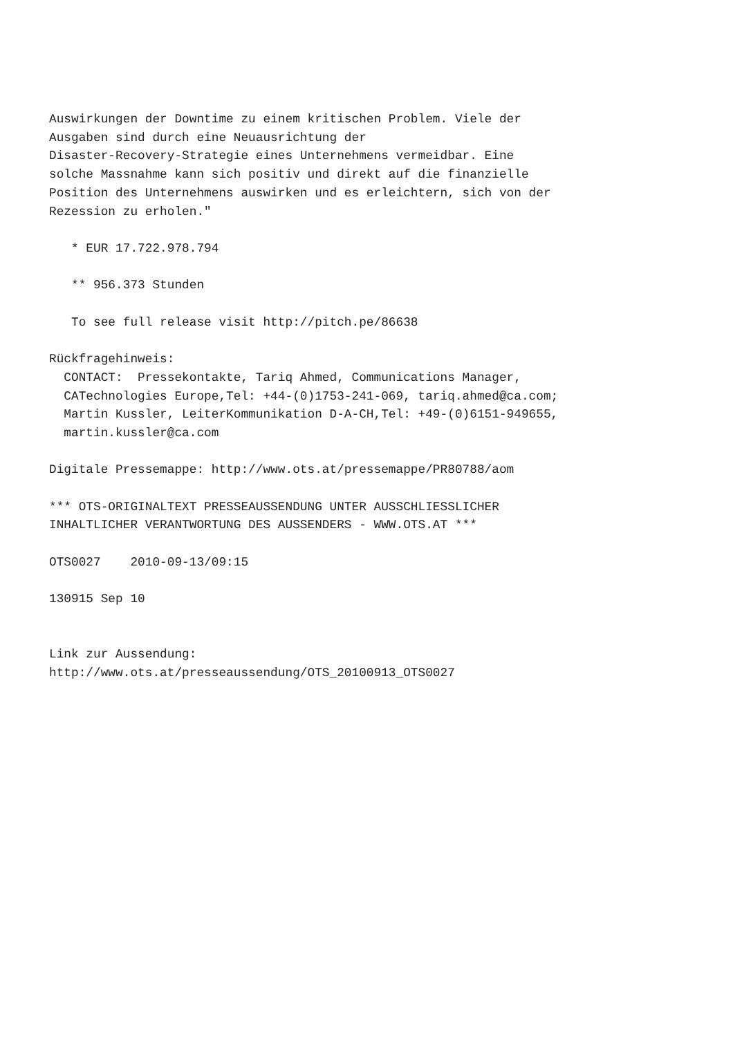Auswirkungen der Downtime zu einem kritischen Problem. Viele der
Ausgaben sind durch eine Neuausrichtung der
Disaster-Recovery-Strategie eines Unternehmens vermeidbar. Eine
solche Massnahme kann sich positiv und direkt auf die finanzielle
Position des Unternehmens auswirken und es erleichtern, sich von der
Rezession zu erholen."

   * EUR 17.722.978.794

   ** 956.373 Stunden

   To see full release visit http://pitch.pe/86638

Rückfragehinweis:
  CONTACT:  Pressekontakte, Tariq Ahmed, Communications Manager,
  CATechnologies Europe,Tel: +44-(0)1753-241-069, tariq.ahmed@ca.com;
  Martin Kussler, LeiterKommunikation D-A-CH,Tel: +49-(0)6151-949655,
  martin.kussler@ca.com

Digitale Pressemappe: http://www.ots.at/pressemappe/PR80788/aom

*** OTS-ORIGINALTEXT PRESSEAUSSENDUNG UNTER AUSSCHLIESSLICHER
INHALTLICHER VERANTWORTUNG DES AUSSENDERS - WWW.OTS.AT ***

OTS0027    2010-09-13/09:15

130915 Sep 10


Link zur Aussendung:
http://www.ots.at/presseaussendung/OTS_20100913_OTS0027